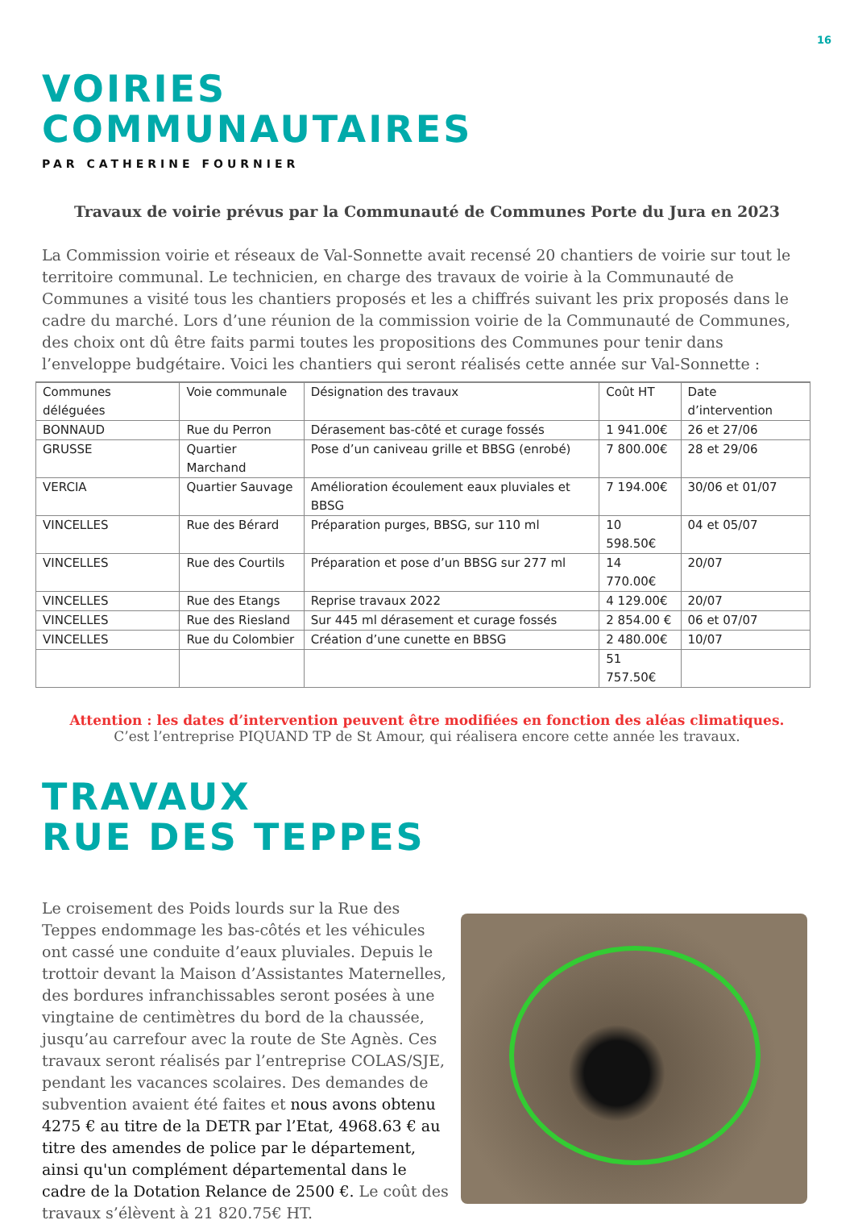16
VOIRIES
COMMUNAUTAIRES
PAR CATHERINE FOURNIER
Travaux de voirie prévus par la Communauté de Communes Porte du Jura en 2023
La Commission voirie et réseaux de Val-Sonnette avait recensé 20 chantiers de voirie sur tout le territoire communal. Le technicien, en charge des travaux de voirie à la Communauté de Communes a visité tous les chantiers proposés et les a chiffrés suivant les prix proposés dans le cadre du marché. Lors d’une réunion de la commission voirie de la Communauté de Communes, des choix ont dû être faits parmi toutes les propositions des Communes pour tenir dans l’enveloppe budgétaire. Voici les chantiers qui seront réalisés cette année sur Val-Sonnette :
| Communes déléguées | Voie communale | Désignation des travaux | Coût HT | Date d’intervention |
| --- | --- | --- | --- | --- |
| BONNAUD | Rue du Perron | Dérasement bas-côté et curage fossés | 1 941.00€ | 26 et 27/06 |
| GRUSSE | Quartier Marchand | Pose d’un caniveau grille et BBSG (enrobé) | 7 800.00€ | 28 et 29/06 |
| VERCIA | Quartier Sauvage | Amélioration écoulement eaux pluviales et BBSG | 7 194.00€ | 30/06 et 01/07 |
| VINCELLES | Rue des Bérard | Préparation purges, BBSG, sur 110 ml | 10 598.50€ | 04 et 05/07 |
| VINCELLES | Rue des Courtils | Préparation et pose d’un BBSG sur 277 ml | 14 770.00€ | 20/07 |
| VINCELLES | Rue des Etangs | Reprise travaux 2022 | 4 129.00€ | 20/07 |
| VINCELLES | Rue des Riesland | Sur 445 ml dérasement et curage fossés | 2 854.00 € | 06 et 07/07 |
| VINCELLES | Rue du Colombier | Création d’une cunette en BBSG | 2 480.00€ | 10/07 |
| | | | 51 757.50€ | |
Attention : les dates d’intervention peuvent être modifiées en fonction des aléas climatiques.
C’est l’entreprise PIQUAND TP de St Amour, qui réalisera encore cette année les travaux.
TRAVAUX
RUE DES TEPPES
Le croisement des Poids lourds sur la Rue des Teppes endommage les bas-côtés et les véhicules ont cassé une conduite d’eaux pluviales. Depuis le trottoir devant la Maison d’Assistantes Maternelles, des bordures infranchissables seront posées à une vingtaine de centimètres du bord de la chaussée, jusqu’au carrefour avec la route de Ste Agnès. Ces travaux seront réalisés par l’entreprise COLAS/SJE, pendant les vacances scolaires. Des demandes de subvention avaient été faites et nous avons obtenu 4275 € au titre de la DETR par l’Etat, 4968.63 € au titre des amendes de police par le département, ainsi qu'un complément départemental dans le cadre de la Dotation Relance de 2500 €. Le coût des travaux s’élèvent à 21 820.75€ HT.